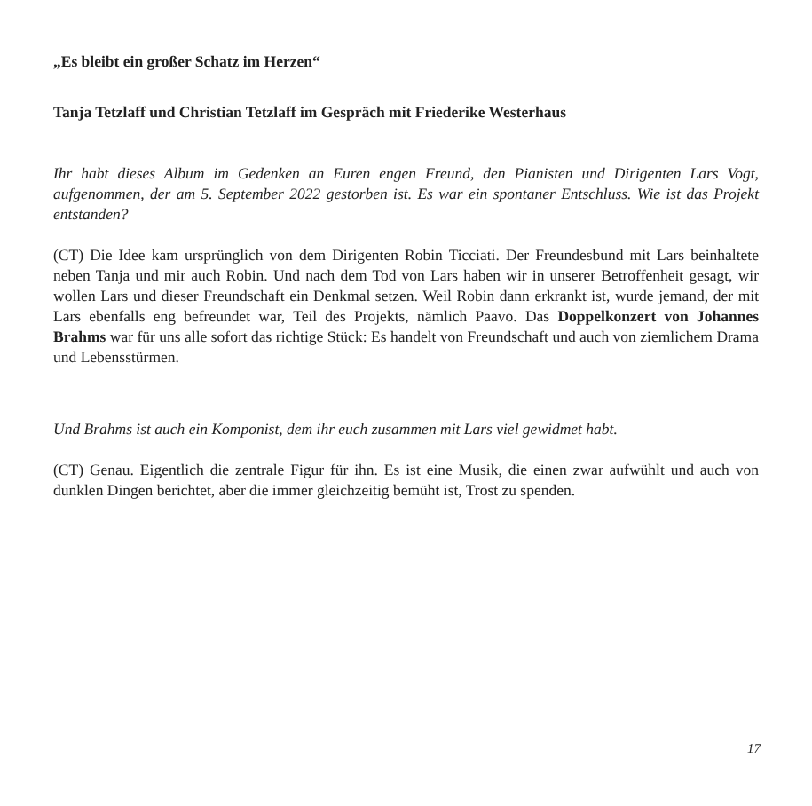„Es bleibt ein großer Schatz im Herzen“
Tanja Tetzlaff und Christian Tetzlaff im Gespräch mit Friederike Westerhaus
Ihr habt dieses Album im Gedenken an Euren engen Freund, den Pianisten und Dirigenten Lars Vogt, aufgenommen, der am 5. September 2022 gestorben ist. Es war ein spontaner Entschluss. Wie ist das Projekt entstanden?
(CT) Die Idee kam ursprünglich von dem Dirigenten Robin Ticciati. Der Freundesbund mit Lars beinhaltete neben Tanja und mir auch Robin. Und nach dem Tod von Lars haben wir in unserer Betroffenheit gesagt, wir wollen Lars und dieser Freundschaft ein Denkmal setzen. Weil Robin dann erkrankt ist, wurde jemand, der mit Lars ebenfalls eng befreundet war, Teil des Projekts, nämlich Paavo. Das Doppelkonzert von Johannes Brahms war für uns alle sofort das richtige Stück: Es handelt von Freundschaft und auch von ziemlichem Drama und Lebensstürmen.
Und Brahms ist auch ein Komponist, dem ihr euch zusammen mit Lars viel gewidmet habt.
(CT) Genau. Eigentlich die zentrale Figur für ihn. Es ist eine Musik, die einen zwar aufwühlt und auch von dunklen Dingen berichtet, aber die immer gleichzeitig bemüht ist, Trost zu spenden.
17